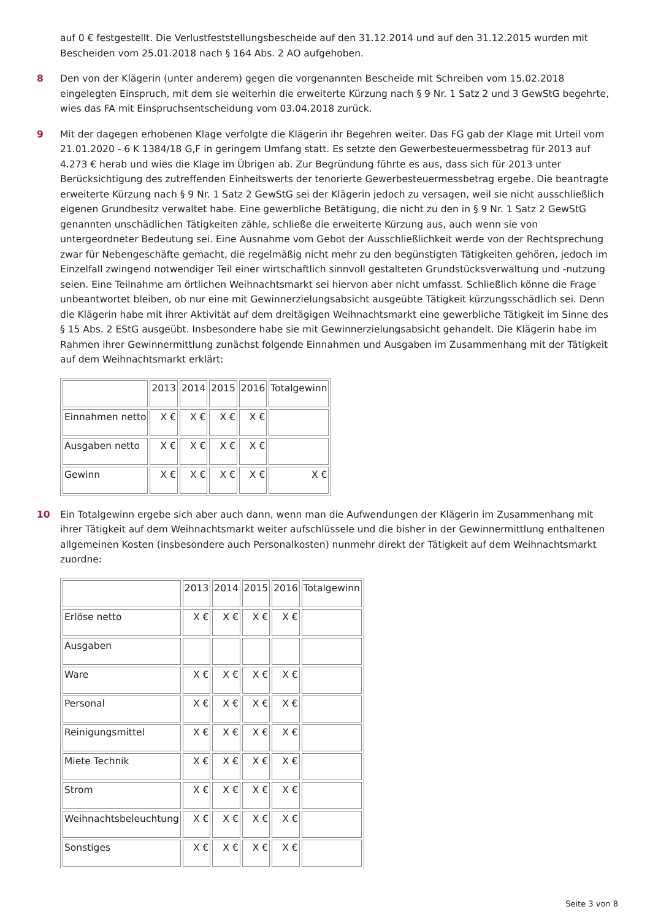auf 0 € festgestellt. Die Verlustfeststellungsbescheide auf den 31.12.2014 und auf den 31.12.2015 wurden mit Bescheiden vom 25.01.2018 nach § 164 Abs. 2 AO aufgehoben.
8 Den von der Klägerin (unter anderem) gegen die vorgenannten Bescheide mit Schreiben vom 15.02.2018 eingelegten Einspruch, mit dem sie weiterhin die erweiterte Kürzung nach § 9 Nr. 1 Satz 2 und 3 GewStG begehrte, wies das FA mit Einspruchsentscheidung vom 03.04.2018 zurück.
9 Mit der dagegen erhobenen Klage verfolgte die Klägerin ihr Begehren weiter. Das FG gab der Klage mit Urteil vom 21.01.2020 - 6 K 1384/18 G,F in geringem Umfang statt. Es setzte den Gewerbesteuermessbetrag für 2013 auf 4.273 € herab und wies die Klage im Übrigen ab. Zur Begründung führte es aus, dass sich für 2013 unter Berücksichtigung des zutreffenden Einheitswerts der tenorierte Gewerbesteuermessbetrag ergebe. Die beantragte erweiterte Kürzung nach § 9 Nr. 1 Satz 2 GewStG sei der Klägerin jedoch zu versagen, weil sie nicht ausschließlich eigenen Grundbesitz verwaltet habe. Eine gewerbliche Betätigung, die nicht zu den in § 9 Nr. 1 Satz 2 GewStG genannten unschädlichen Tätigkeiten zähle, schließe die erweiterte Kürzung aus, auch wenn sie von untergeordneter Bedeutung sei. Eine Ausnahme vom Gebot der Ausschließlichkeit werde von der Rechtsprechung zwar für Nebengeschäfte gemacht, die regelmäßig nicht mehr zu den begünstigten Tätigkeiten gehören, jedoch im Einzelfall zwingend notwendiger Teil einer wirtschaftlich sinnvoll gestalteten Grundstücksverwaltung und -nutzung seien. Eine Teilnahme am örtlichen Weihnachtsmarkt sei hiervon aber nicht umfasst. Schließlich könne die Frage unbeantwortet bleiben, ob nur eine mit Gewinnerzielungsabsicht ausgeübte Tätigkeit kürzungsschädlich sei. Denn die Klägerin habe mit ihrer Aktivität auf dem dreitägigen Weihnachtsmarkt eine gewerbliche Tätigkeit im Sinne des § 15 Abs. 2 EStG ausgeübt. Insbesondere habe sie mit Gewinnerzielungsabsicht gehandelt. Die Klägerin habe im Rahmen ihrer Gewinnermittlung zunächst folgende Einnahmen und Ausgaben im Zusammenhang mit der Tätigkeit auf dem Weihnachtsmarkt erklärt:
| | 2013 | 2014 | 2015 | 2016 | Totalgewinn |
| Einnahmen netto | X € | X € | X € | X € | |
| Ausgaben netto | X € | X € | X € | X € | |
| Gewinn | X € | X € | X € | X € | X € |
10 Ein Totalgewinn ergebe sich aber auch dann, wenn man die Aufwendungen der Klägerin im Zusammenhang mit ihrer Tätigkeit auf dem Weihnachtsmarkt weiter aufschlüssele und die bisher in der Gewinnermittlung enthaltenen allgemeinen Kosten (insbesondere auch Personalkosten) nunmehr direkt der Tätigkeit auf dem Weihnachtsmarkt zuordne:
| | 2013 | 2014 | 2015 | 2016 | Totalgewinn |
| Erlöse netto | X € | X € | X € | X € | |
| Ausgaben | | | | | |
| Ware | X € | X € | X € | X € | |
| Personal | X € | X € | X € | X € | |
| Reinigungsmittel | X € | X € | X € | X € | |
| Miete Technik | X € | X € | X € | X € | |
| Strom | X € | X € | X € | X € | |
| Weihnachtsbeleuchtung | X € | X € | X € | X € | |
| Sonstiges | X € | X € | X € | X € | |
Seite 3 von 8